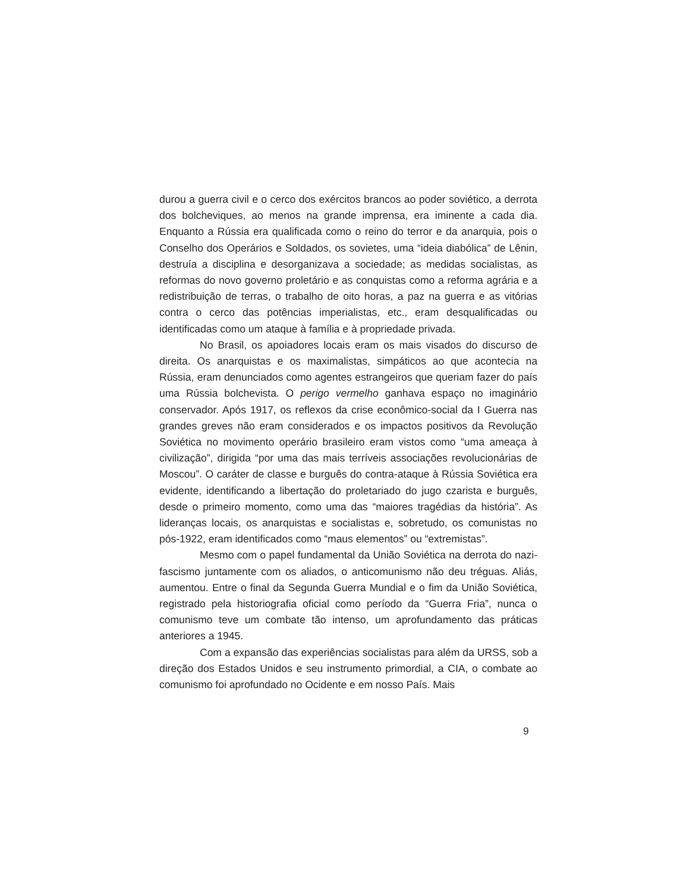durou a guerra civil e o cerco dos exércitos brancos ao poder soviético, a derrota dos bolcheviques, ao menos na grande imprensa, era iminente a cada dia. Enquanto a Rússia era qualificada como o reino do terror e da anarquia, pois o Conselho dos Operários e Soldados, os sovietes, uma “ideia diabólica” de Lênin, destruía a disciplina e desorganizava a sociedade; as medidas socialistas, as reformas do novo governo proletário e as conquistas como a reforma agrária e a redistribuição de terras, o trabalho de oito horas, a paz na guerra e as vitórias contra o cerco das potências imperialistas, etc., eram desqualificadas ou identificadas como um ataque à família e à propriedade privada.
No Brasil, os apoiadores locais eram os mais visados do discurso de direita. Os anarquistas e os maximalistas, simpáticos ao que acontecia na Rússia, eram denunciados como agentes estrangeiros que queriam fazer do país uma Rússia bolchevista. O perigo vermelho ganhava espaço no imaginário conservador. Após 1917, os reflexos da crise econômico-social da I Guerra nas grandes greves não eram considerados e os impactos positivos da Revolução Soviética no movimento operário brasileiro eram vistos como “uma ameaça à civilização”, dirigida “por uma das mais terríveis associações revolucionárias de Moscou”. O caráter de classe e burguês do contra-ataque à Rússia Soviética era evidente, identificando a libertação do proletariado do jugo czarista e burguês, desde o primeiro momento, como uma das “maiores tragédias da história”. As lideranças locais, os anarquistas e socialistas e, sobretudo, os comunistas no pós-1922, eram identificados como “maus elementos” ou “extremistas”.
Mesmo com o papel fundamental da União Soviética na derrota do nazi-fascismo juntamente com os aliados, o anticomunismo não deu tréguas. Aliás, aumentou. Entre o final da Segunda Guerra Mundial e o fim da União Soviética, registrado pela historiografia oficial como período da “Guerra Fria”, nunca o comunismo teve um combate tão intenso, um aprofundamento das práticas anteriores a 1945.
Com a expansão das experiências socialistas para além da URSS, sob a direção dos Estados Unidos e seu instrumento primordial, a CIA, o combate ao comunismo foi aprofundado no Ocidente e em nosso País. Mais
9